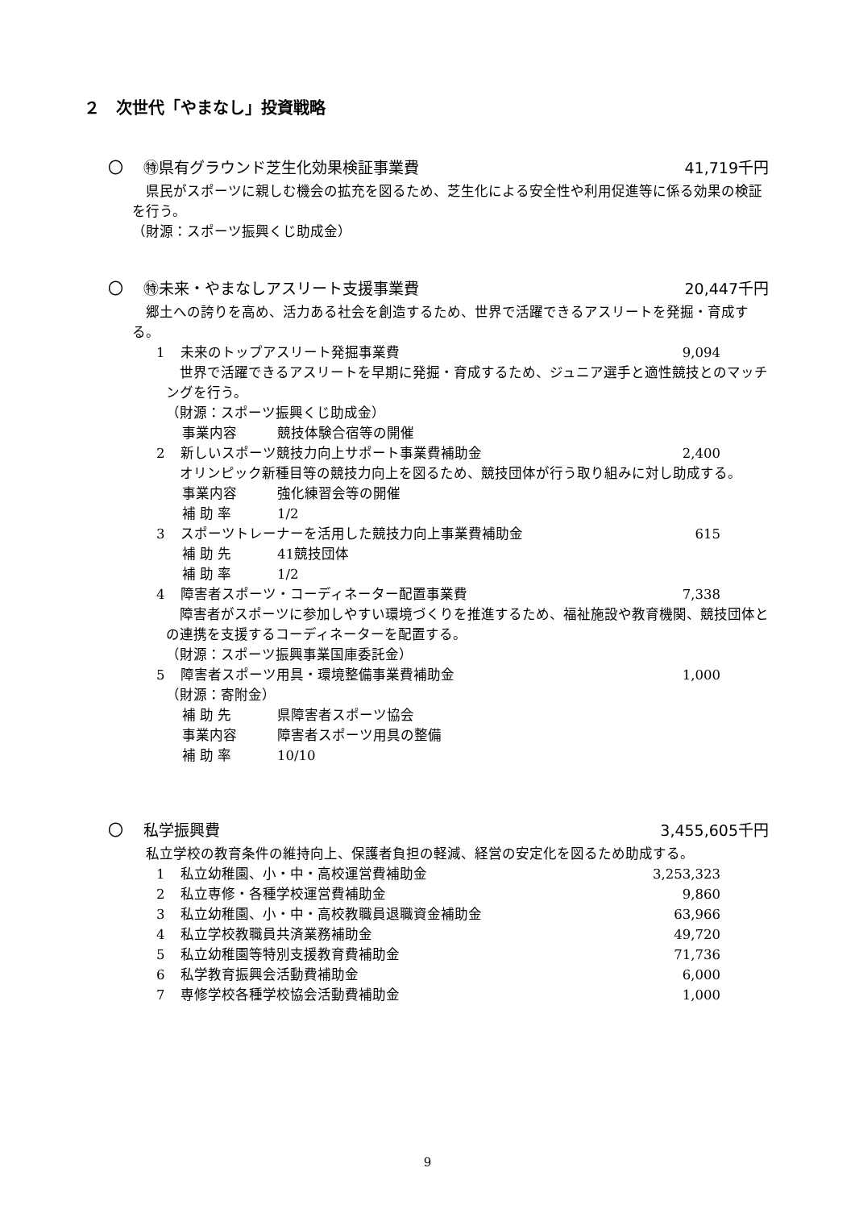２　次世代「やまなし」投資戦略
〇　 ㊕県有グラウンド芝生化効果検証事業費 41,719千円
　県民がスポーツに親しむ機会の拡充を図るため、芝生化による安全性や利用促進等に係る効果の検証を行う。
（財源：スポーツ振興くじ助成金）
〇　 ㊕未来・やまなしアスリート支援事業費 20,447千円
　郷土への誇りを高め、活力ある社会を創造するため、世界で活躍できるアスリートを発掘・育成する。
1 未来のトップアスリート発掘事業費 9,094
　世界で活躍できるアスリートを早期に発掘・育成するため、ジュニア選手と適性競技とのマッチングを行う。
（財源：スポーツ振興くじ助成金）
事業内容 競技体験合宿等の開催
2 新しいスポーツ競技力向上サポート事業費補助金 2,400
　オリンピック新種目等の競技力向上を図るため、競技団体が行う取り組みに対し助成する。
事業内容 強化練習会等の開催
補 助 率 1/2
3 スポーツトレーナーを活用した競技力向上事業費補助金 615
補 助 先 41競技団体
補 助 率 1/2
4 障害者スポーツ・コーディネーター配置事業費 7,338
　障害者がスポーツに参加しやすい環境づくりを推進するため、福祉施設や教育機関、競技団体との連携を支援するコーディネーターを配置する。
（財源：スポーツ振興事業国庫委託金）
5 障害者スポーツ用具・環境整備事業費補助金 1,000
（財源：寄附金）
補 助 先 県障害者スポーツ協会
事業内容 障害者スポーツ用具の整備
補 助 率 10/10
〇　 私学振興費 3,455,605千円
　私立学校の教育条件の維持向上、保護者負担の軽減、経営の安定化を図るため助成する。
1 私立幼稚園、小・中・高校運営費補助金 3,253,323
2 私立専修・各種学校運営費補助金 9,860
3 私立幼稚園、小・中・高校教職員退職資金補助金 63,966
4 私立学校教職員共済業務補助金 49,720
5 私立幼稚園等特別支援教育費補助金 71,736
6 私学教育振興会活動費補助金 6,000
7 専修学校各種学校協会活動費補助金 1,000
9